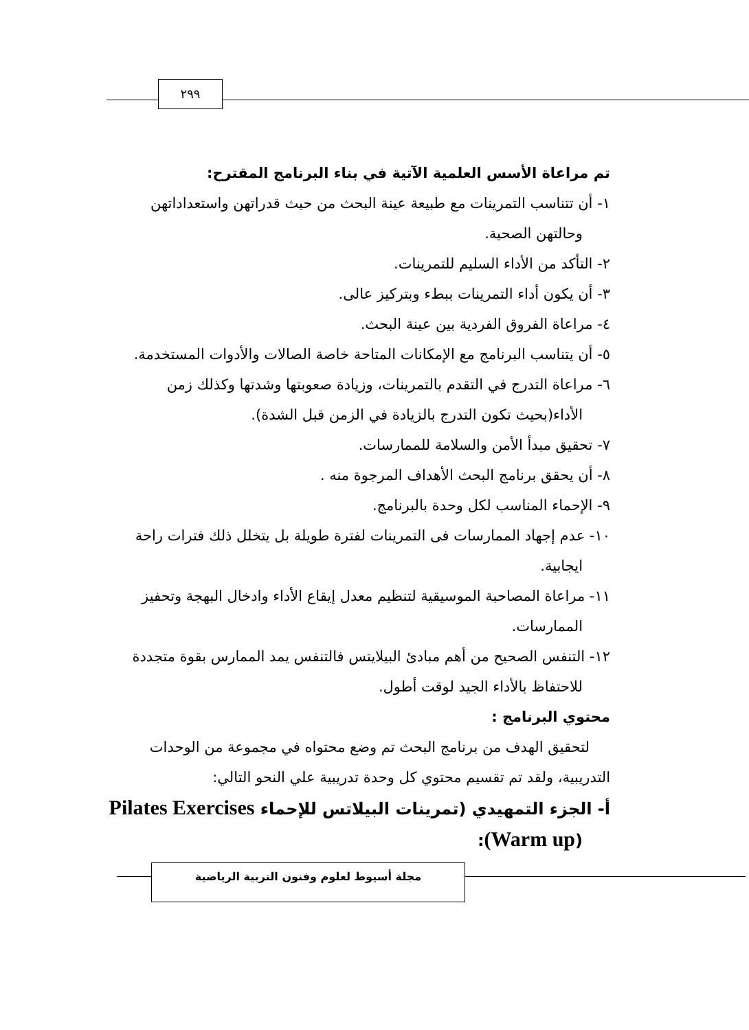٢٩٩
تم مراعاة الأسس العلمية الآتية في بناء البرنامج المقترح:
١- أن تتناسب التمرينات مع طبيعة عينة البحث من حيث قدراتهن واستعداداتهن وحالتهن الصحية.
٢- التأكد من الأداء السليم للتمرينات.
٣- أن يكون أداء التمرينات ببطء وبتركيز عالى.
٤- مراعاة الفروق الفردية بين عينة البحث.
٥- أن يتناسب البرنامج مع الإمكانات المتاحة خاصة الصالات والأدوات المستخدمة.
٦- مراعاة التدرج في التقدم بالتمرينات، وزيادة صعوبتها وشدتها وكذلك زمن الأداء(بحيث تكون التدرج بالزيادة في الزمن قبل الشدة).
٧- تحقيق مبدأ الأمن والسلامة للممارسات.
٨- أن يحقق برنامج البحث الأهداف المرجوة منه .
٩- الإحماء المناسب لكل وحدة بالبرنامج.
١٠- عدم إجهاد الممارسات فى التمرينات لفترة طويلة بل يتخلل ذلك فترات راحة ايجابية.
١١- مراعاة المصاحبة الموسيقية لتنظيم معدل إيقاع الأداء وادخال البهجة وتحفيز الممارسات.
١٢- التنفس الصحيح من أهم مبادئ البيلايتس فالتنفس يمد الممارس بقوة متجددة للاحتفاظ بالأداء الجيد لوقت أطول.
محتوي البرنامج :
لتحقيق الهدف من برنامج البحث تم وضع محتواه في مجموعة من الوحدات التدريبية، ولقد تم تقسيم محتوي كل وحدة تدريبية علي النحو التالي:
أ- الجزء التمهيدي (تمرينات البيلاتس للإحماء Pilates Exercises (Warm up):
مجلة أسيوط لعلوم وفنون التربية الرياضية